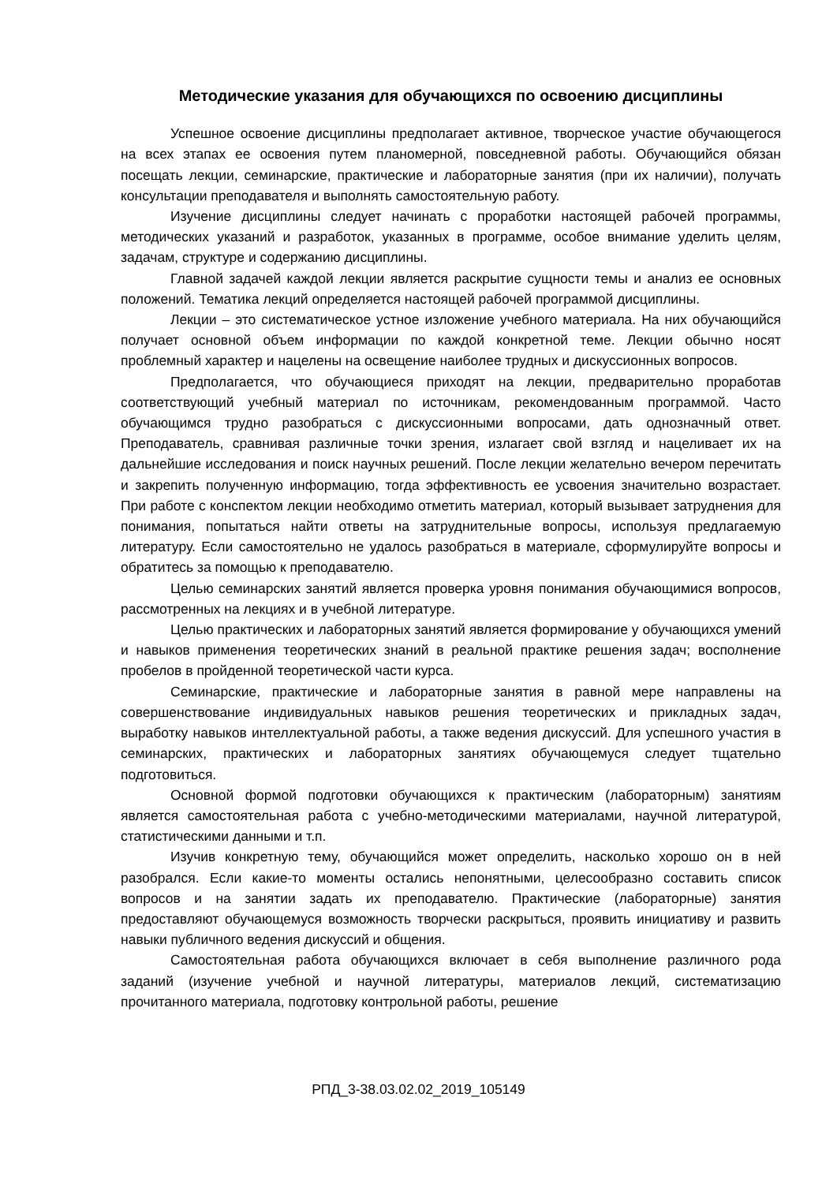Методические указания для обучающихся по освоению дисциплины
Успешное освоение дисциплины предполагает активное, творческое участие обучающегося на всех этапах ее освоения путем планомерной, повседневной работы. Обучающийся обязан посещать лекции, семинарские, практические и лабораторные занятия (при их наличии), получать консультации преподавателя и выполнять самостоятельную работу.
Изучение дисциплины следует начинать с проработки настоящей рабочей программы, методических указаний и разработок, указанных в программе, особое внимание уделить целям, задачам, структуре и содержанию дисциплины.
Главной задачей каждой лекции является раскрытие сущности темы и анализ ее основных положений. Тематика лекций определяется настоящей рабочей программой дисциплины.
Лекции – это систематическое устное изложение учебного материала. На них обучающийся получает основной объем информации по каждой конкретной теме. Лекции обычно носят проблемный характер и нацелены на освещение наиболее трудных и дискуссионных вопросов.
Предполагается, что обучающиеся приходят на лекции, предварительно проработав соответствующий учебный материал по источникам, рекомендованным программой. Часто обучающимся трудно разобраться с дискуссионными вопросами, дать однозначный ответ. Преподаватель, сравнивая различные точки зрения, излагает свой взгляд и нацеливает их на дальнейшие исследования и поиск научных решений. После лекции желательно вечером перечитать и закрепить полученную информацию, тогда эффективность ее усвоения значительно возрастает. При работе с конспектом лекции необходимо отметить материал, который вызывает затруднения для понимания, попытаться найти ответы на затруднительные вопросы, используя предлагаемую литературу. Если самостоятельно не удалось разобраться в материале, сформулируйте вопросы и обратитесь за помощью к преподавателю.
Целью семинарских занятий является проверка уровня понимания обучающимися вопросов, рассмотренных на лекциях и в учебной литературе.
Целью практических и лабораторных занятий является формирование у обучающихся умений и навыков применения теоретических знаний в реальной практике решения задач; восполнение пробелов в пройденной теоретической части курса.
Семинарские, практические и лабораторные занятия в равной мере направлены на совершенствование индивидуальных навыков решения теоретических и прикладных задач, выработку навыков интеллектуальной работы, а также ведения дискуссий. Для успешного участия в семинарских, практических и лабораторных занятиях обучающемуся следует тщательно подготовиться.
Основной формой подготовки обучающихся к практическим (лабораторным) занятиям является самостоятельная работа с учебно-методическими материалами, научной литературой, статистическими данными и т.п.
Изучив конкретную тему, обучающийся может определить, насколько хорошо он в ней разобрался. Если какие-то моменты остались непонятными, целесообразно составить список вопросов и на занятии задать их преподавателю. Практические (лабораторные) занятия предоставляют обучающемуся возможность творчески раскрыться, проявить инициативу и развить навыки публичного ведения дискуссий и общения.
Самостоятельная работа обучающихся включает в себя выполнение различного рода заданий (изучение учебной и научной литературы, материалов лекций, систематизацию прочитанного материала, подготовку контрольной работы, решение
РПД_3-38.03.02.02_2019_105149